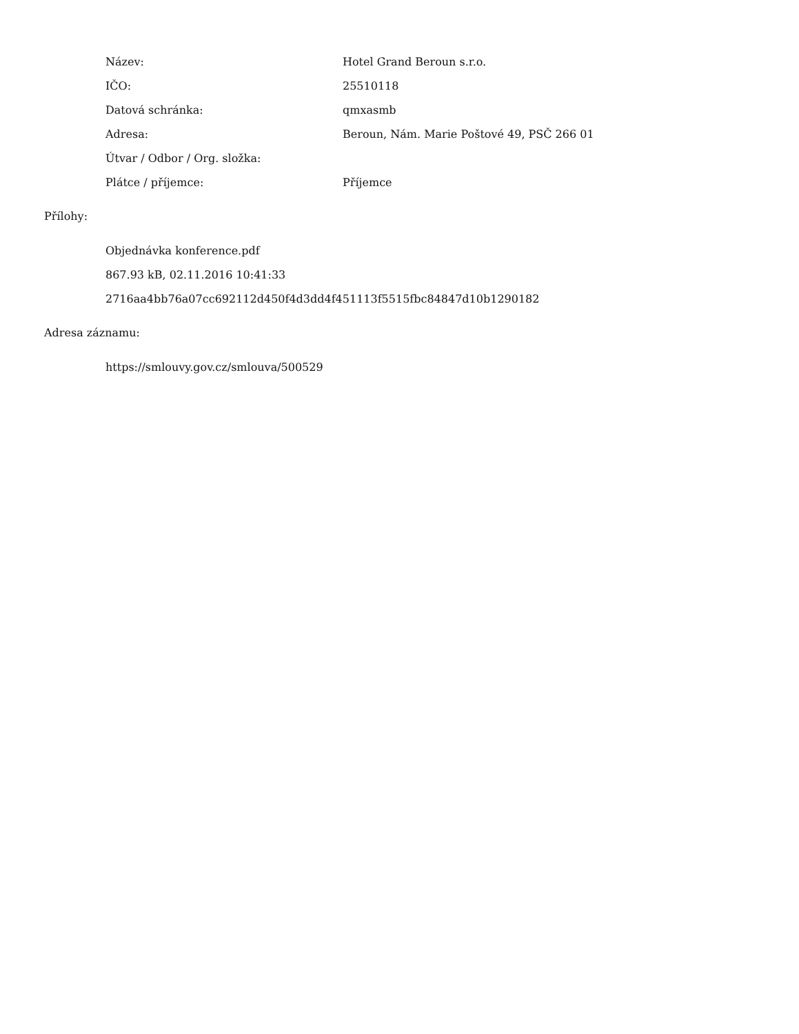| Název: | Hotel Grand Beroun s.r.o. |
| IČO: | 25510118 |
| Datová schránka: | qmxasmb |
| Adresa: | Beroun, Nám. Marie Poštové 49, PSČ 266 01 |
| Útvar / Odbor / Org. složka: | |
| Plátce / příjemce: | Příjemce |
Přílohy:
Objednávka konference.pdf
867.93 kB, 02.11.2016 10:41:33
2716aa4bb76a07cc692112d450f4d3dd4f451113f5515fbc84847d10b1290182
Adresa záznamu:
https://smlouvy.gov.cz/smlouva/500529